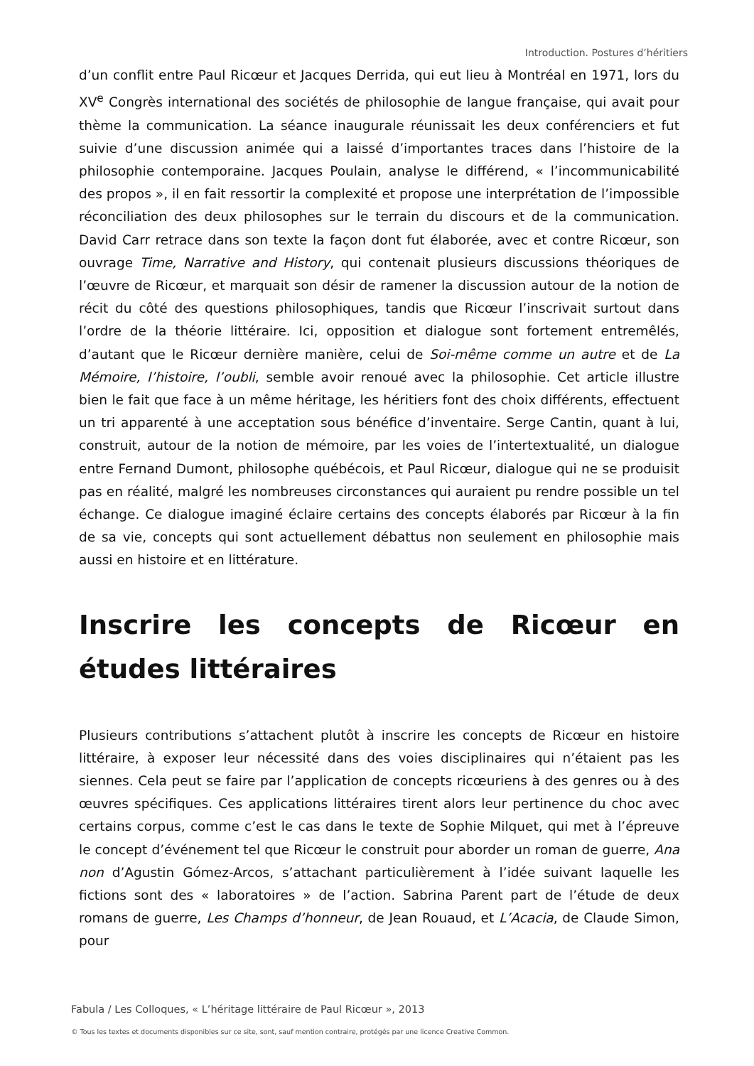Introduction. Postures d’héritiers
d’un conflit entre Paul Ricœur et Jacques Derrida, qui eut lieu à Montréal en 1971, lors du XV<sup>e</sup> Congrès international des sociétés de philosophie de langue française, qui avait pour thème la communication. La séance inaugurale réunissait les deux conférenciers et fut suivie d’une discussion animée qui a laissé d’importantes traces dans l’histoire de la philosophie contemporaine. Jacques Poulain, analyse le différend, « l’incommunicabilité des propos », il en fait ressortir la complexité et propose une interprétation de l’impossible réconciliation des deux philosophes sur le terrain du discours et de la communication. David Carr retrace dans son texte la façon dont fut élaborée, avec et contre Ricœur, son ouvrage Time, Narrative and History, qui contenait plusieurs discussions théoriques de l’œuvre de Ricœur, et marquait son désir de ramener la discussion autour de la notion de récit du côté des questions philosophiques, tandis que Ricœur l’inscrivait surtout dans l’ordre de la théorie littéraire. Ici, opposition et dialogue sont fortement entremêlés, d’autant que le Ricœur dernière manière, celui de Soi-même comme un autre et de La Mémoire, l’histoire, l’oubli, semble avoir renoué avec la philosophie. Cet article illustre bien le fait que face à un même héritage, les héritiers font des choix différents, effectuent un tri apparenté à une acceptation sous bénéfice d’inventaire. Serge Cantin, quant à lui, construit, autour de la notion de mémoire, par les voies de l’intertextualité, un dialogue entre Fernand Dumont, philosophe québécois, et Paul Ricœur, dialogue qui ne se produisit pas en réalité, malgré les nombreuses circonstances qui auraient pu rendre possible un tel échange. Ce dialogue imaginé éclaire certains des concepts élaborés par Ricœur à la fin de sa vie, concepts qui sont actuellement débattus non seulement en philosophie mais aussi en histoire et en littérature.
Inscrire les concepts de Ricœur en études littéraires
Plusieurs contributions s’attachent plutôt à inscrire les concepts de Ricœur en histoire littéraire, à exposer leur nécessité dans des voies disciplinaires qui n’étaient pas les siennes. Cela peut se faire par l’application de concepts ricœuriens à des genres ou à des œuvres spécifiques. Ces applications littéraires tirent alors leur pertinence du choc avec certains corpus, comme c’est le cas dans le texte de Sophie Milquet, qui met à l’épreuve le concept d’événement tel que Ricœur le construit pour aborder un roman de guerre, Ana non d’Agustin Gómez-Arcos, s’attachant particulièrement à l’idée suivant laquelle les fictions sont des « laboratoires » de l’action. Sabrina Parent part de l’étude de deux romans de guerre, Les Champs d’honneur, de Jean Rouaud, et L’Acacia, de Claude Simon, pour
Fabula / Les Colloques, « L’héritage littéraire de Paul Ricœur », 2013
© Tous les textes et documents disponibles sur ce site, sont, sauf mention contraire, protégés par une licence Creative Common.